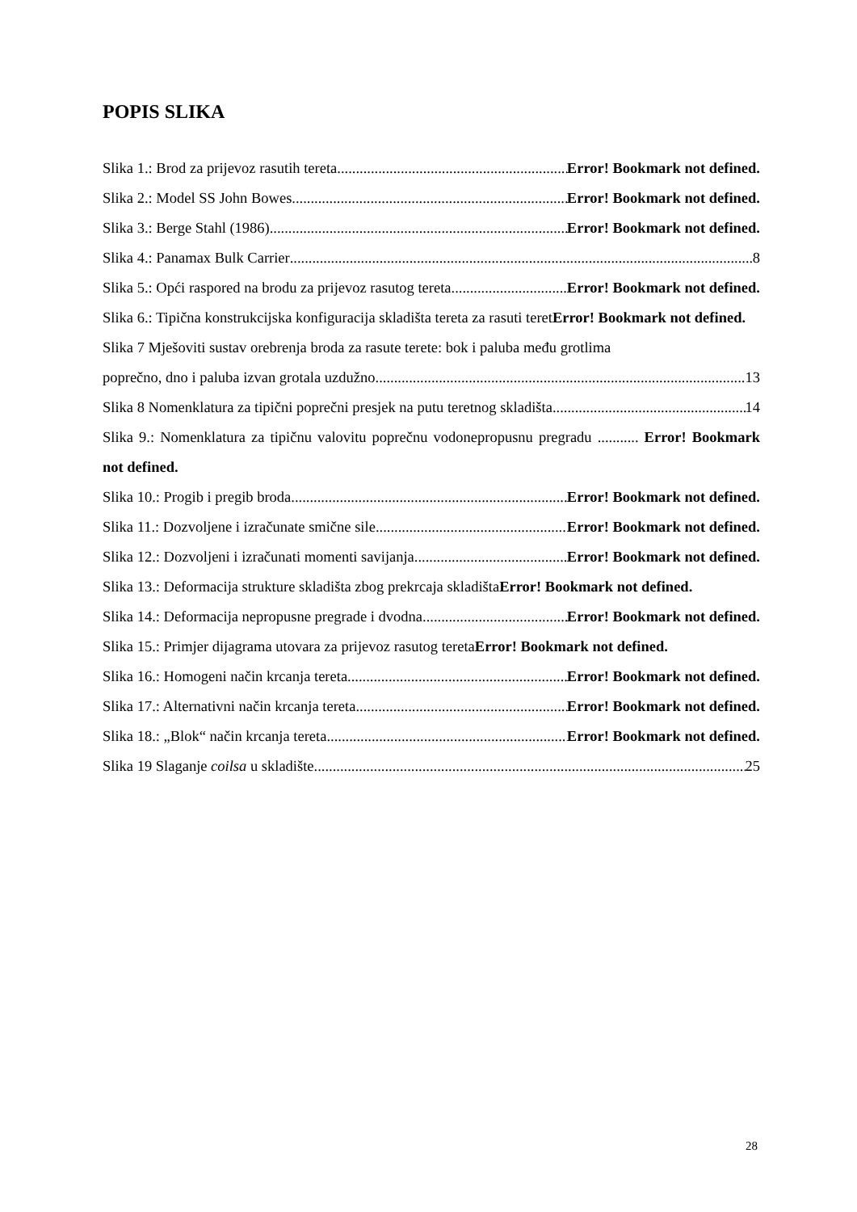POPIS SLIKA
Slika 1.: Brod za prijevoz rasutih tereta Error! Bookmark not defined.
Slika 2.: Model SS John Bowes Error! Bookmark not defined.
Slika 3.: Berge Stahl (1986) Error! Bookmark not defined.
Slika 4.: Panamax Bulk Carrier 8
Slika 5.: Opći raspored na brodu za prijevoz rasutog tereta Error! Bookmark not defined.
Slika 6.: Tipična konstrukcijska konfiguracija skladišta tereta za rasuti teretError! Bookmark not defined.
Slika 7 Mješoviti sustav orebrenja broda za rasute terete: bok i paluba među grotlima
poprečno, dno i paluba izvan grotala uzdužno 13
Slika 8 Nomenklatura za tipični poprečni presjek na putu teretnog skladišta 14
Slika 9.: Nomenklatura za tipičnu valovitu poprečnu vodonepropusnu pregradu ........... Error! Bookmark not defined.
Slika 10.: Progib i pregib broda Error! Bookmark not defined.
Slika 11.: Dozvoljene i izračunate smične sile Error! Bookmark not defined.
Slika 12.: Dozvoljeni i izračunati momenti savijanja Error! Bookmark not defined.
Slika 13.: Deformacija strukture skladišta zbog prekrcaja skladištaError! Bookmark not defined.
Slika 14.: Deformacija nepropusne pregrade i dvodna Error! Bookmark not defined.
Slika 15.: Primjer dijagrama utovara za prijevoz rasutog teretaError! Bookmark not defined.
Slika 16.: Homogeni način krcanja tereta Error! Bookmark not defined.
Slika 17.: Alternativni način krcanja tereta Error! Bookmark not defined.
Slika 18.: „Blok“ način krcanja tereta Error! Bookmark not defined.
Slika 19 Slaganje coilsa u skladište 25
28